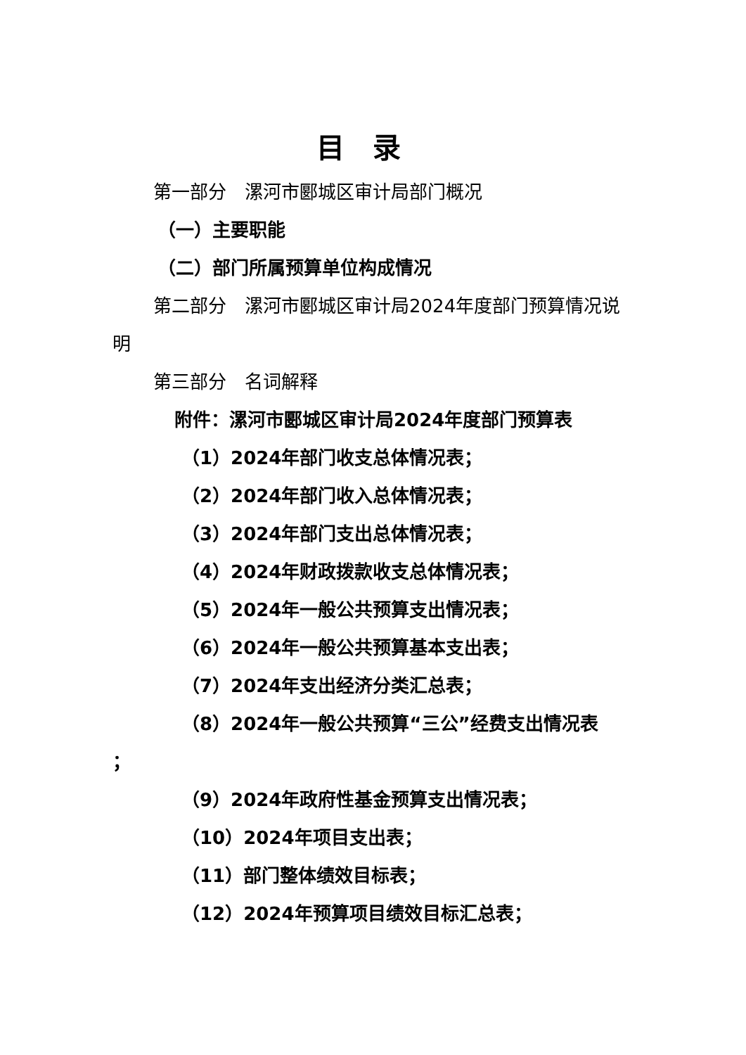目录
第一部分　漯河市郾城区审计局部门概况
（一）主要职能
（二）部门所属预算单位构成情况
第二部分　漯河市郾城区审计局2024年度部门预算情况说明
第三部分　名词解释
附件：漯河市郾城区审计局2024年度部门预算表
（1）2024年部门收支总体情况表；
（2）2024年部门收入总体情况表；
（3）2024年部门支出总体情况表；
（4）2024年财政拨款收支总体情况表；
（5）2024年一般公共预算支出情况表；
（6）2024年一般公共预算基本支出表；
（7）2024年支出经济分类汇总表；
（8）2024年一般公共预算“三公”经费支出情况表
；
（9）2024年政府性基金预算支出情况表；
（10）2024年项目支出表；
（11）部门整体绩效目标表；
（12）2024年预算项目绩效目标汇总表；